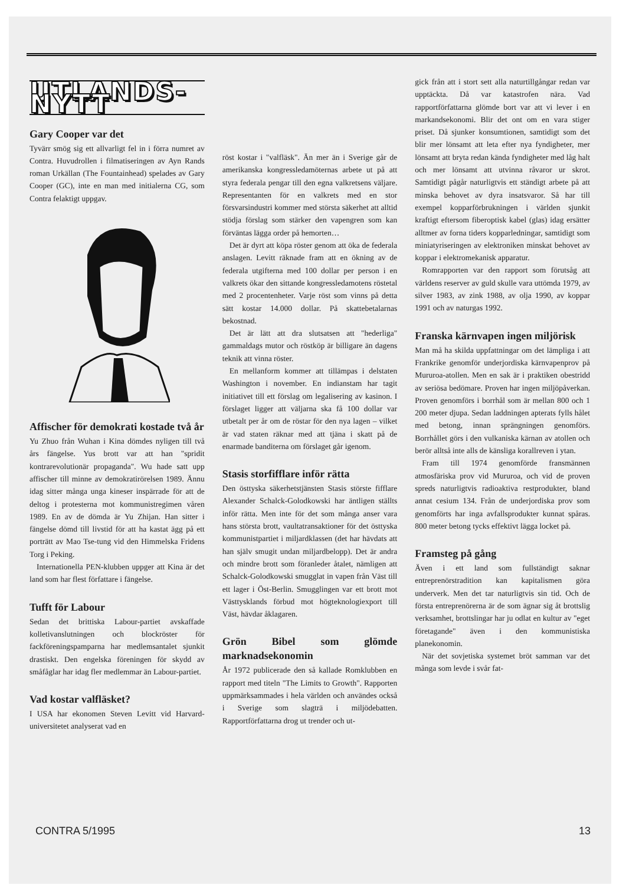UTLANDS-NYTT
Gary Cooper var det
Tyvärr smög sig ett allvarligt fel in i förra numret av Contra. Huvudrollen i filmatiseringen av Ayn Rands roman Urkällan (The Fountainhead) spelades av Gary Cooper (GC), inte en man med initialerna CG, som Contra felaktigt uppgav.
Affischer för demokrati kostade två år
Yu Zhuo från Wuhan i Kina dömdes nyligen till två års fängelse. Yus brott var att han "spridit kontrarevolutionär propaganda". Wu hade satt upp affischer till minne av demokratirörelsen 1989. Ännu idag sitter många unga kineser inspärrade för att de deltog i protesterna mot kommunistregimen våren 1989. En av de dömda är Yu Zhijan. Han sitter i fängelse dömd till livstid för att ha kastat ägg på ett porträtt av Mao Tse-tung vid den Himmelska Fridens Torg i Peking.
Internationella PEN-klubben uppger att Kina är det land som har flest författare i fängelse.
Tufft för Labour
Sedan det brittiska Labour-partiet avskaffade kolletivanslutningen och blockröster för fackföreningspamparna har medlemsantalet sjunkit drastiskt. Den engelska föreningen för skydd av småfåglar har idag fler medlemmar än Labour-partiet.
Vad kostar valfläsket?
I USA har ekonomen Steven Levitt vid Harvard-universitetet analyserat vad en
röst kostar i "valfläsk". Än mer än i Sverige går de amerikanska kongressledamöternas arbete ut på att styra federala pengar till den egna valkretsens väljare. Representanten för en valkrets med en stor försvarsindustri kommer med största säkerhet att alltid stödja förslag som stärker den vapengren som kan förväntas lägga order på hemorten…
Det är dyrt att köpa röster genom att öka de federala anslagen. Levitt räknade fram att en ökning av de federala utgifterna med 100 dollar per person i en valkrets ökar den sittande kongressledamotens röstetal med 2 procentenheter. Varje röst som vinns på detta sätt kostar 14.000 dollar. På skattebetalarnas bekostnad.
Det är lätt att dra slutsatsen att "hederliga" gammaldags mutor och röstköp är billigare än dagens teknik att vinna röster.
En mellanform kommer att tillämpas i delstaten Washington i november. En indianstam har tagit initiativet till ett förslag om legalisering av kasinon. I förslaget ligger att väljarna ska få 100 dollar var utbetalt per år om de röstar för den nya lagen – vilket är vad staten räknar med att tjäna i skatt på de enarmade banditerna om förslaget går igenom.
Stasis storfifflare inför rätta
Den östtyska säkerhetstjänsten Stasis störste fifflare Alexander Schalck-Golodkowski har äntligen ställts inför rätta. Men inte för det som många anser vara hans största brott, vaultatransaktioner för det östtyska kommunistpartiet i miljardklassen (det har hävdats att han själv smugit undan miljardbelopp). Det är andra och mindre brott som föranleder åtalet, nämligen att Schalck-Golodkowski smugglat in vapen från Väst till ett lager i Öst-Berlin. Smugglingen var ett brott mot Västtysklands förbud mot högteknologiexport till Väst, hävdar åklagaren.
Grön Bibel som glömde marknadsekonomin
År 1972 publicerade den så kallade Romklubben en rapport med titeln "The Limits to Growth". Rapporten uppmärksammades i hela världen och användes också i Sverige som slagträ i miljödebatten. Rapportförfattarna drog ut trender och ut-
gick från att i stort sett alla naturtillgångar redan var upptäckta. Då var katastrofen nära. Vad rapportförfattarna glömde bort var att vi lever i en markandsekonomi. Blir det ont om en vara stiger priset. Då sjunker konsumtionen, samtidigt som det blir mer lönsamt att leta efter nya fyndigheter, mer lönsamt att bryta redan kända fyndigheter med låg halt och mer lönsamt att utvinna råvaror ur skrot. Samtidigt pågår naturligtvis ett ständigt arbete på att minska behovet av dyra insatsvaror. Så har till exempel kopparförbrukningen i världen sjunkit kraftigt eftersom fiberoptisk kabel (glas) idag ersätter alltmer av forna tiders kopparledningar, samtidigt som miniatyriseringen av elektroniken minskat behovet av koppar i elektromekanisk apparatur.
Romrapporten var den rapport som förutsåg att världens reserver av guld skulle vara uttömda 1979, av silver 1983, av zink 1988, av olja 1990, av koppar 1991 och av naturgas 1992.
Franska kärnvapen ingen miljörisk
Man må ha skilda uppfattningar om det lämpliga i att Frankrike genomför underjordiska kärnvapenprov på Mururoa-atollen. Men en sak är i praktiken obestridd av seriösa bedömare. Proven har ingen miljöpåverkan. Proven genomförs i borrhål som är mellan 800 och 1 200 meter djupa. Sedan laddningen apterats fylls hålet med betong, innan sprängningen genomförs. Borrhållet görs i den vulkaniska kärnan av atollen och berör alltså inte alls de känsliga korallreven i ytan.
Fram till 1974 genomförde fransmännen atmosfäriska prov vid Mururoa, och vid de proven spreds naturligtvis radioaktiva restprodukter, bland annat cesium 134. Från de underjordiska prov som genomförts har inga avfallsprodukter kunnat spåras. 800 meter betong tycks effektivt lägga locket på.
Framsteg på gång
Även i ett land som fullständigt saknar entreprenörstradition kan kapitalismen göra underverk. Men det tar naturligtvis sin tid. Och de första entreprenörerna är de som ägnar sig åt brottslig verksamhet, brottslingar har ju odlat en kultur av "eget företagande" även i den kommunistiska planekonomin.
När det sovjetiska systemet bröt samman var det många som levde i svår fat-
CONTRA 5/1995 13